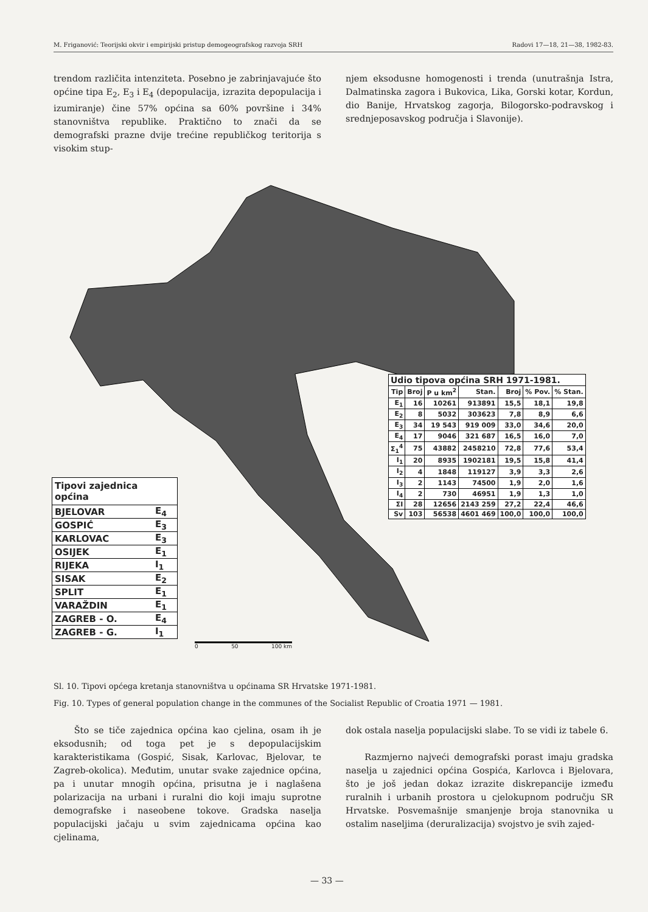M. Friganović: Teorijski okvir i empirijski pristup demogeografskog razvoja SRH Radovi 17—18, 21—38, 1982-83.
trendom različita intenziteta. Posebno je zabrinjavajuće što općine tipa E<sub>2</sub>, E<sub>3</sub> i E<sub>4</sub> (depopulacija, izrazita depopulacija i izumiranje) čine 57% općina sa 60% površine i 34% stanovništva republike. Praktično to znači da se demografski prazne dvije trećine republičkog teritorija s visokim stup-
njem eksodusne homogenosti i trenda (unutrašnja Istra, Dalmatinska zagora i Bukovica, Lika, Gorski kotar, Kordun, dio Banije, Hrvatskog zagorja, Bilogorsko-podravskog i srednjeposavskog područja i Slavonije).
Tipovi zajednica općina
| BJELOVAR | E<sub>4</sub> |
| GOSPIĆ | E<sub>3</sub> |
| KARLOVAC | E<sub>3</sub> |
| OSIJEK | E<sub>1</sub> |
| RIJEKA | I<sub>1</sub> |
| SISAK | E<sub>2</sub> |
| SPLIT | E<sub>1</sub> |
| VARAŽDIN | E<sub>1</sub> |
| ZAGREB - O. | E<sub>4</sub> |
| ZAGREB - G. | I<sub>1</sub> |
| Udio tipova općina SRH 1971-1981. | | | | | | |
| --- | --- | --- | --- | --- | --- | --- |
| Tip | Broj | P u km<sup>2</sup> | Stan. | Broj | % Pov. | % Stan. |
| E<sub>1</sub> | 16 | 10261 | 913891 | 15,5 | 18,1 | 19,8 |
| E<sub>2</sub> | 8 | 5032 | 303623 | 7,8 | 8,9 | 6,6 |
| E<sub>3</sub> | 34 | 19 543 | 919 009 | 33,0 | 34,6 | 20,0 |
| E<sub>4</sub> | 17 | 9046 | 321 687 | 16,5 | 16,0 | 7,0 |
| Σ<sub>1</sub><sup>4</sup> | 75 | 43882 | 2458210 | 72,8 | 77,6 | 53,4 |
| I<sub>1</sub> | 20 | 8935 | 1902181 | 19,5 | 15,8 | 41,4 |
| I<sub>2</sub> | 4 | 1848 | 119127 | 3,9 | 3,3 | 2,6 |
| I<sub>3</sub> | 2 | 1143 | 74500 | 1,9 | 2,0 | 1,6 |
| I<sub>4</sub> | 2 | 730 | 46951 | 1,9 | 1,3 | 1,0 |
| ΣI | 28 | 12656 | 2143 259 | 27,2 | 22,4 | 46,6 |
| Sv | 103 | 56538 | 4601 469 | 100,0 | 100,0 | 100,0 |
0 50 100 km
Sl. 10. Tipovi općega kretanja stanovništva u općinama SR Hrvatske 1971-1981.
Fig. 10. Types of general population change in the communes of the Socialist Republic of Croatia 1971 — 1981.
Što se tiče zajednica općina kao cjelina, osam ih je eksodusnih; od toga pet je s depopulacijskim karakteristikama (Gospić, Sisak, Karlovac, Bjelovar, te Zagreb-okolica). Međutim, unutar svake zajednice općina, pa i unutar mnogih općina, prisutna je i naglašena polarizacija na urbani i ruralni dio koji imaju suprotne demografske i naseobene tokove. Gradska naselja populacijski jačaju u svim zajednicama općina kao cjelinama,
dok ostala naselja populacijski slabe. To se vidi iz tabele 6.
Razmjerno najveći demografski porast imaju gradska naselja u zajednici općina Gospića, Karlovca i Bjelovara, što je još jedan dokaz izrazite diskrepancije između ruralnih i urbanih prostora u cjelokupnom području SR Hrvatske. Posvemašnije smanjenje broja stanovnika u ostalim naseljima (deruralizacija) svojstvo je svih zajed-
— 33 —